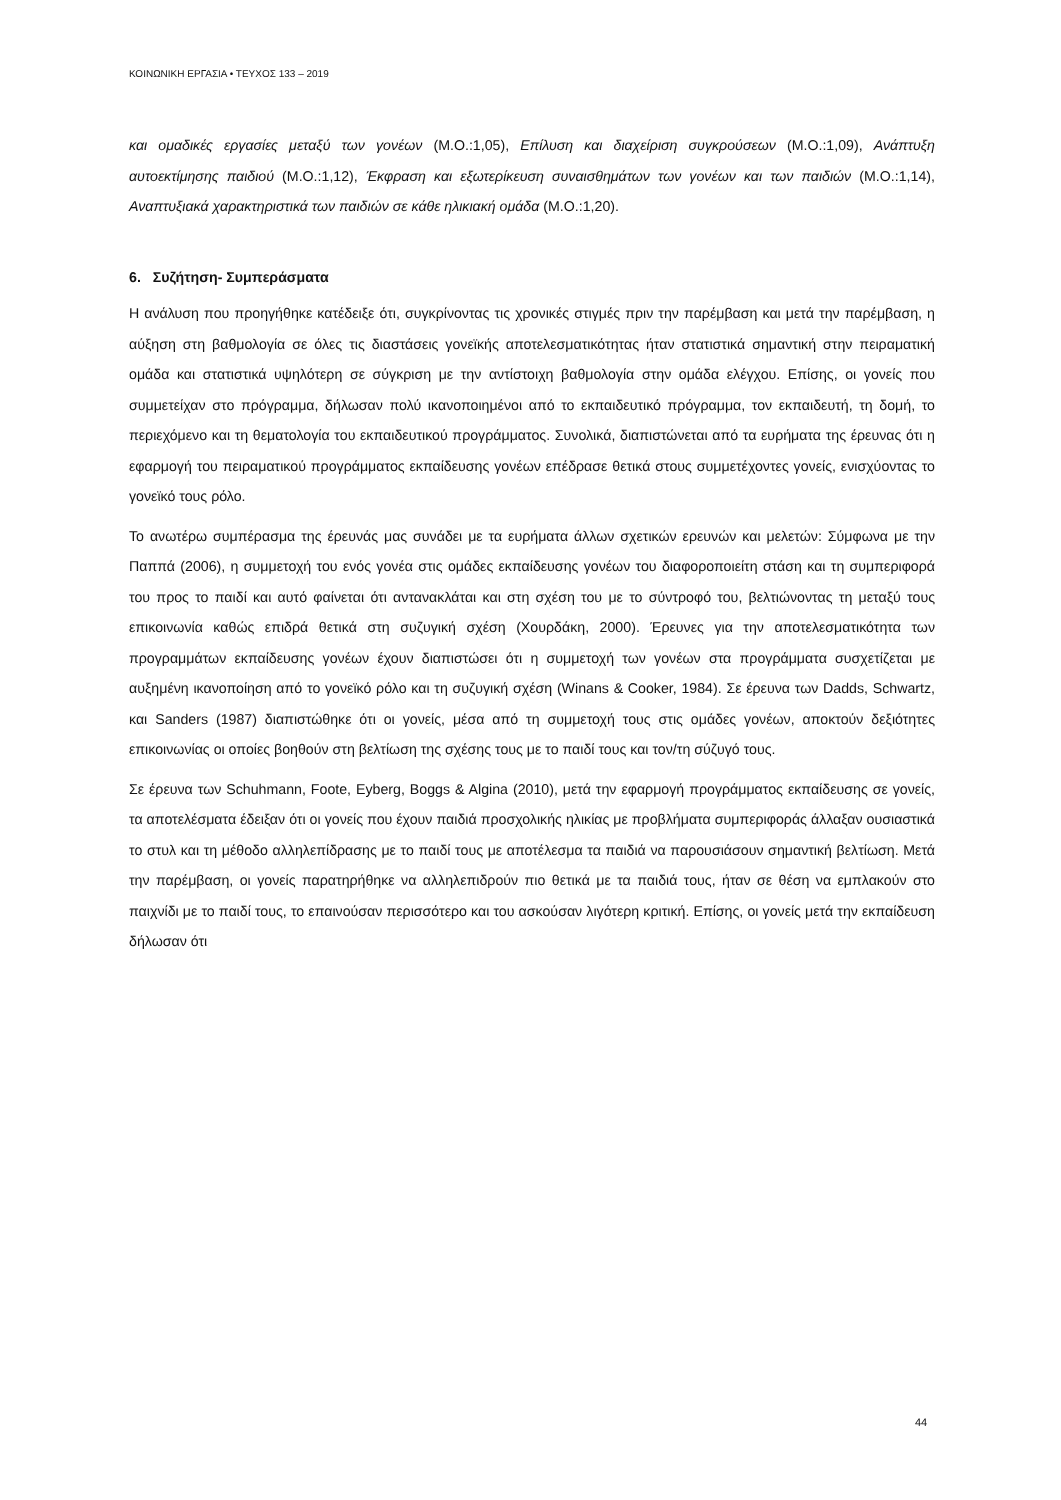ΚΟΙΝΩΝΙΚΗ ΕΡΓΑΣΙΑ • ΤΕΥΧΟΣ 133 – 2019
και ομαδικές εργασίες μεταξύ των γονέων (Μ.Ο.:1,05), Επίλυση και διαχείριση συγκρούσεων (Μ.Ο.:1,09), Ανάπτυξη αυτοεκτίμησης παιδιού (Μ.Ο.:1,12), Έκφραση και εξωτερίκευση συναισθημάτων των γονέων και των παιδιών (Μ.Ο.:1,14), Αναπτυξιακά χαρακτηριστικά των παιδιών σε κάθε ηλικιακή ομάδα (Μ.Ο.:1,20).
6. Συζήτηση- Συμπεράσματα
Η ανάλυση που προηγήθηκε κατέδειξε ότι, συγκρίνοντας τις χρονικές στιγμές πριν την παρέμβαση και μετά την παρέμβαση, η αύξηση στη βαθμολογία σε όλες τις διαστάσεις γονεϊκής αποτελεσματικότητας ήταν στατιστικά σημαντική στην πειραματική ομάδα και στατιστικά υψηλότερη σε σύγκριση με την αντίστοιχη βαθμολογία στην ομάδα ελέγχου. Επίσης, οι γονείς που συμμετείχαν στο πρόγραμμα, δήλωσαν πολύ ικανοποιημένοι από το εκπαιδευτικό πρόγραμμα, τον εκπαιδευτή, τη δομή, το περιεχόμενο και τη θεματολογία του εκπαιδευτικού προγράμματος. Συνολικά, διαπιστώνεται από τα ευρήματα της έρευνας ότι η εφαρμογή του πειραματικού προγράμματος εκπαίδευσης γονέων επέδρασε θετικά στους συμμετέχοντες γονείς, ενισχύοντας το γονεϊκό τους ρόλο.
Το ανωτέρω συμπέρασμα της έρευνάς μας συνάδει με τα ευρήματα άλλων σχετικών ερευνών και μελετών: Σύμφωνα με την Παππά (2006), η συμμετοχή του ενός γονέα στις ομάδες εκπαίδευσης γονέων του διαφοροποιείτη στάση και τη συμπεριφορά του προς το παιδί και αυτό φαίνεται ότι αντανακλάται και στη σχέση του με το σύντροφό του, βελτιώνοντας τη μεταξύ τους επικοινωνία καθώς επιδρά θετικά στη συζυγική σχέση (Χουρδάκη, 2000). Έρευνες για την αποτελεσματικότητα των προγραμμάτων εκπαίδευσης γονέων έχουν διαπιστώσει ότι η συμμετοχή των γονέων στα προγράμματα συσχετίζεται με αυξημένη ικανοποίηση από το γονεϊκό ρόλο και τη συζυγική σχέση (Winans & Cooker, 1984). Σε έρευνα των Dadds, Schwartz, και Sanders (1987) διαπιστώθηκε ότι οι γονείς, μέσα από τη συμμετοχή τους στις ομάδες γονέων, αποκτούν δεξιότητες επικοινωνίας οι οποίες βοηθούν στη βελτίωση της σχέσης τους με το παιδί τους και τον/τη σύζυγό τους.
Σε έρευνα των Schuhmann, Foote, Eyberg, Boggs & Algina (2010), μετά την εφαρμογή προγράμματος εκπαίδευσης σε γονείς, τα αποτελέσματα έδειξαν ότι οι γονείς που έχουν παιδιά προσχολικής ηλικίας με προβλήματα συμπεριφοράς άλλαξαν ουσιαστικά το στυλ και τη μέθοδο αλληλεπίδρασης με το παιδί τους με αποτέλεσμα τα παιδιά να παρουσιάσουν σημαντική βελτίωση. Μετά την παρέμβαση, οι γονείς παρατηρήθηκε να αλληλεπιδρούν πιο θετικά με τα παιδιά τους, ήταν σε θέση να εμπλακούν στο παιχνίδι με το παιδί τους, το επαινούσαν περισσότερο και του ασκούσαν λιγότερη κριτική. Επίσης, οι γονείς μετά την εκπαίδευση δήλωσαν ότι
44